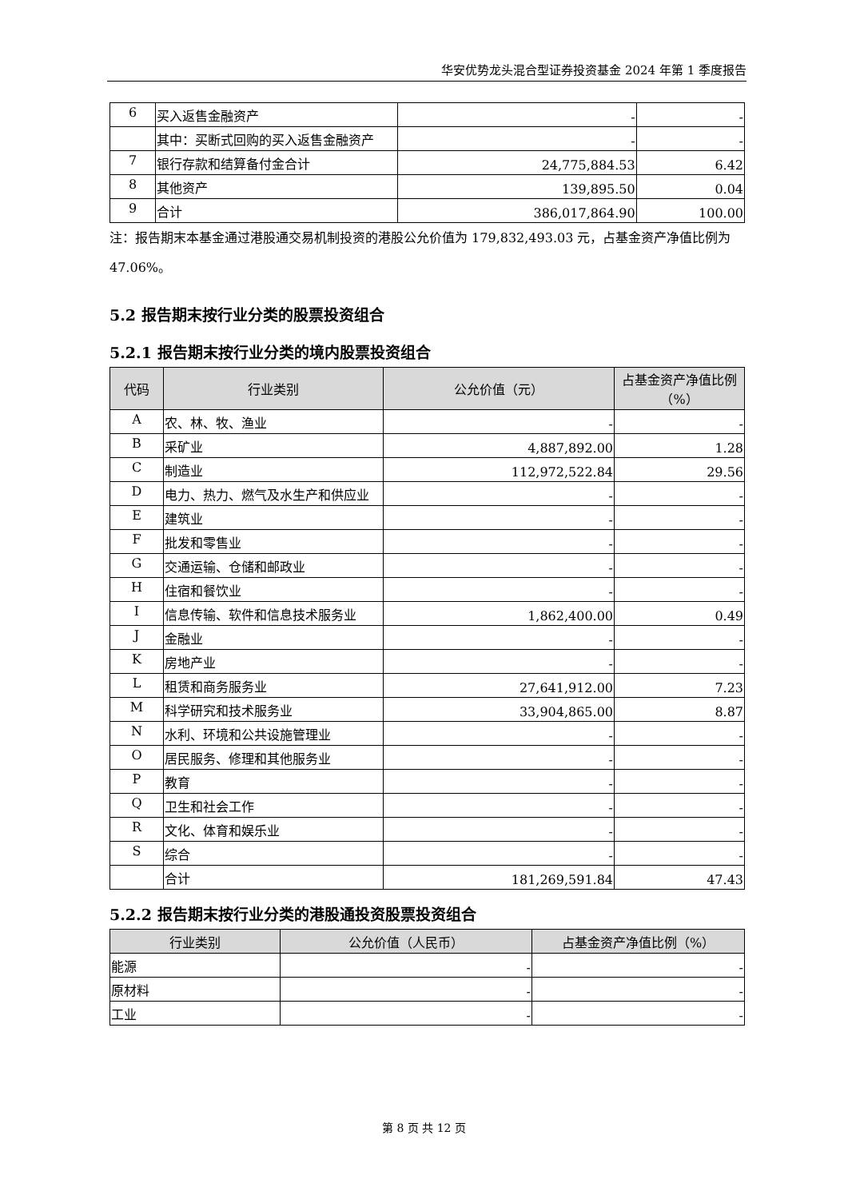华安优势龙头混合型证券投资基金 2024 年第 1 季度报告
| 6 | 买入返售金融资产 | - | - |
| | 其中：买断式回购的买入返售金融资产 | - | - |
| 7 | 银行存款和结算备付金合计 | 24,775,884.53 | 6.42 |
| 8 | 其他资产 | 139,895.50 | 0.04 |
| 9 | 合计 | 386,017,864.90 | 100.00 |
注：报告期末本基金通过港股通交易机制投资的港股公允价值为 179,832,493.03 元，占基金资产净值比例为 47.06%。
5.2 报告期末按行业分类的股票投资组合
5.2.1 报告期末按行业分类的境内股票投资组合
| 代码 | 行业类别 | 公允价值（元） | 占基金资产净值比例（%） |
| --- | --- | --- | --- |
| A | 农、林、牧、渔业 | - | - |
| B | 采矿业 | 4,887,892.00 | 1.28 |
| C | 制造业 | 112,972,522.84 | 29.56 |
| D | 电力、热力、燃气及水生产和供应业 | - | - |
| E | 建筑业 | - | - |
| F | 批发和零售业 | - | - |
| G | 交通运输、仓储和邮政业 | - | - |
| H | 住宿和餐饮业 | - | - |
| I | 信息传输、软件和信息技术服务业 | 1,862,400.00 | 0.49 |
| J | 金融业 | - | - |
| K | 房地产业 | - | - |
| L | 租赁和商务服务业 | 27,641,912.00 | 7.23 |
| M | 科学研究和技术服务业 | 33,904,865.00 | 8.87 |
| N | 水利、环境和公共设施管理业 | - | - |
| O | 居民服务、修理和其他服务业 | - | - |
| P | 教育 | - | - |
| Q | 卫生和社会工作 | - | - |
| R | 文化、体育和娱乐业 | - | - |
| S | 综合 | - | - |
| | 合计 | 181,269,591.84 | 47.43 |
5.2.2 报告期末按行业分类的港股通投资股票投资组合
| 行业类别 | 公允价值（人民币） | 占基金资产净值比例（%） |
| --- | --- | --- |
| 能源 | - | - |
| 原材料 | - | - |
| 工业 | - | - |
第 8 页 共 12 页